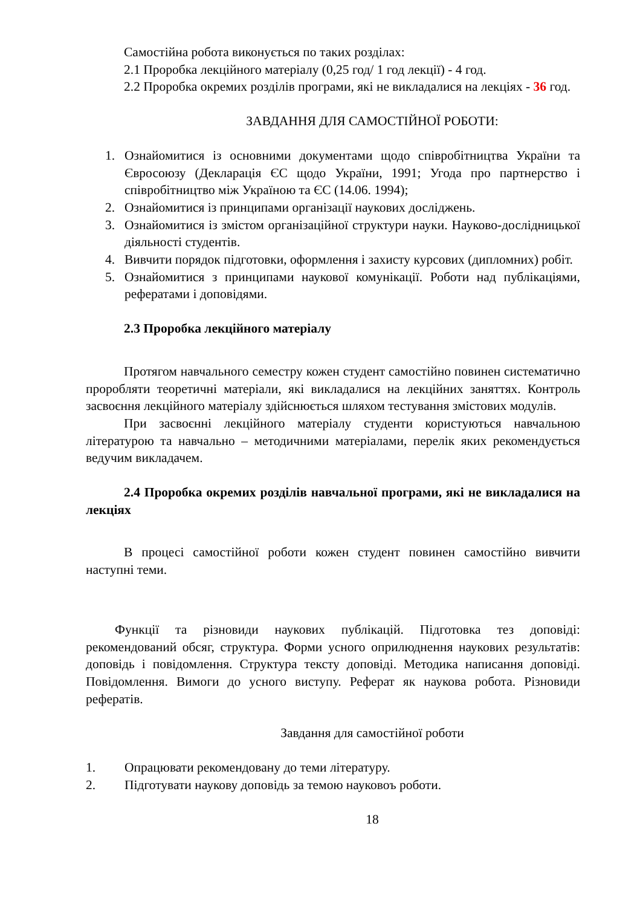Самостійна робота виконується по таких розділах:
2.1 Проробка лекційного матеріалу (0,25 год/ 1 год лекції) - 4 год.
2.2 Проробка окремих розділів програми, які не викладалися на лекціях - 36 год.
ЗАВДАННЯ ДЛЯ САМОСТІЙНОЇ РОБОТИ:
1. Ознайомитися із основними документами щодо співробітництва України та Євросоюзу (Декларація ЄС щодо України, 1991; Угода про партнерство і співробітництво між Україною та ЄС (14.06. 1994);
2. Ознайомитися із принципами організації наукових досліджень.
3. Ознайомитися із змістом організаційної структури науки. Науково-дослідницької діяльності студентів.
4. Вивчити порядок підготовки, оформлення і захисту курсових (дипломних) робіт.
5. Ознайомитися з принципами наукової комунікації. Роботи над публікаціями, рефератами і доповідями.
2.3 Проробка лекційного матеріалу
Протягом навчального семестру кожен студент самостійно повинен систематично проробляти теоретичні матеріали, які викладалися на лекційних заняттях. Контроль засвоєння лекційного матеріалу здійснюється шляхом тестування змістових модулів.
При засвоєнні лекційного матеріалу студенти користуються навчальною літературою та навчально – методичними матеріалами, перелік яких рекомендується ведучим викладачем.
2.4 Проробка окремих розділів навчальної програми, які не викладалися на лекціях
В процесі самостійної роботи кожен студент повинен самостійно вивчити наступні теми.
Функції та різновиди наукових публікацій. Підготовка тез доповіді: рекомендований обсяг, структура. Форми усного оприлюднення наукових результатів: доповідь і повідомлення. Структура тексту доповіді. Методика написання доповіді. Повідомлення. Вимоги до усного виступу. Реферат як наукова робота. Різновиди рефератів.
Завдання для самостійної роботи
1. Опрацювати рекомендовану до теми літературу.
2. Підготувати наукову доповідь за темою науковоъ роботи.
18